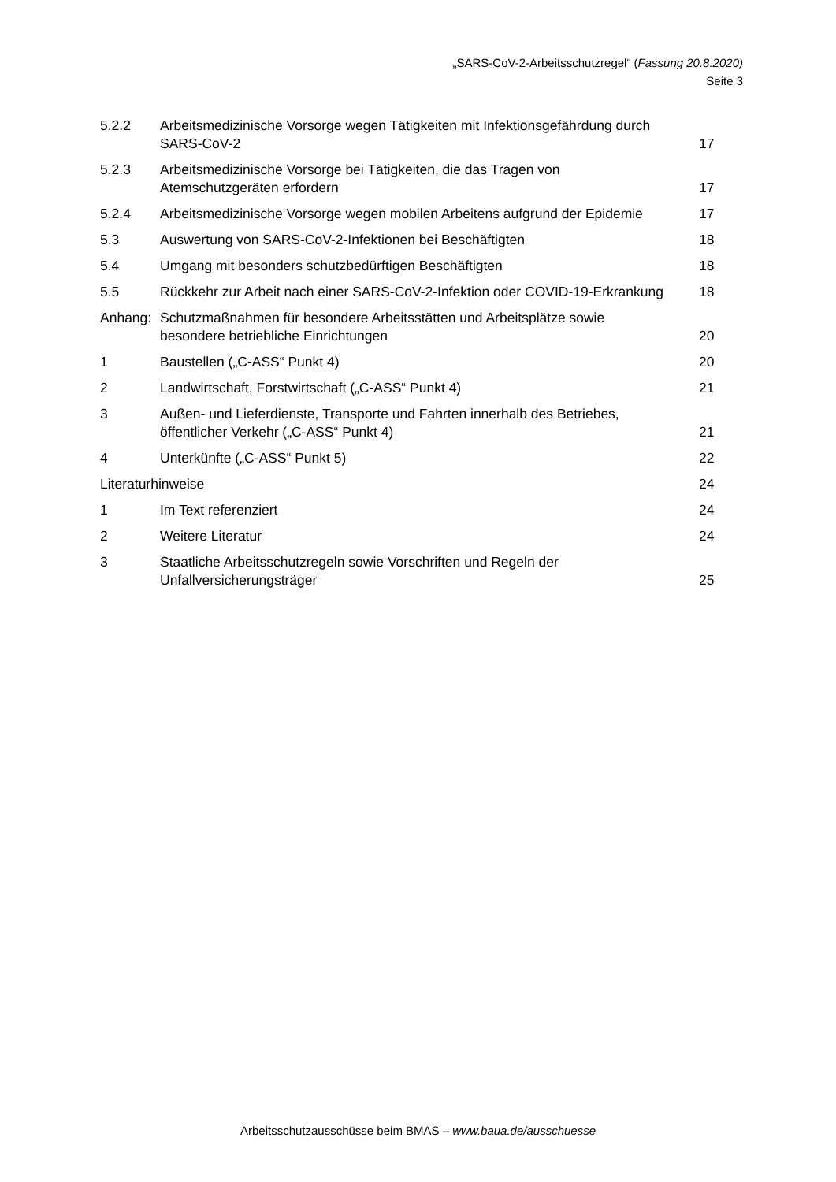„SARS-CoV-2-Arbeitsschutzregel“ (Fassung 20.8.2020)
Seite 3
5.2.2 Arbeitsmedizinische Vorsorge wegen Tätigkeiten mit Infektionsgefährdung durch SARS-CoV-2
17
5.2.3 Arbeitsmedizinische Vorsorge bei Tätigkeiten, die das Tragen von Atemschutzgeräten erfordern
17
5.2.4 Arbeitsmedizinische Vorsorge wegen mobilen Arbeitens aufgrund der Epidemie
17
5.3 Auswertung von SARS-CoV-2-Infektionen bei Beschäftigten
18
5.4 Umgang mit besonders schutzbedürftigen Beschäftigten
18
5.5 Rückkehr zur Arbeit nach einer SARS-CoV-2-Infektion oder COVID-19-Erkrankung
18
Anhang: Schutzmaßnahmen für besondere Arbeitsstätten und Arbeitsplätze sowie besondere betriebliche Einrichtungen
20
1 Baustellen („C-ASS“ Punkt 4) 20
2 Landwirtschaft, Forstwirtschaft („C-ASS“ Punkt 4)
21
3 Außen- und Lieferdienste, Transporte und Fahrten innerhalb des Betriebes, öffentlicher Verkehr („C-ASS“ Punkt 4)
21
4 Unterkünfte („C-ASS“ Punkt 5) 22
Literaturhinweise 24
1 Im Text referenziert 24
2 Weitere Literatur 24
3 Staatliche Arbeitsschutzregeln sowie Vorschriften und Regeln der Unfallversicherungsträger
25
Arbeitsschutzausschüsse beim BMAS – www.baua.de/ausschuesse